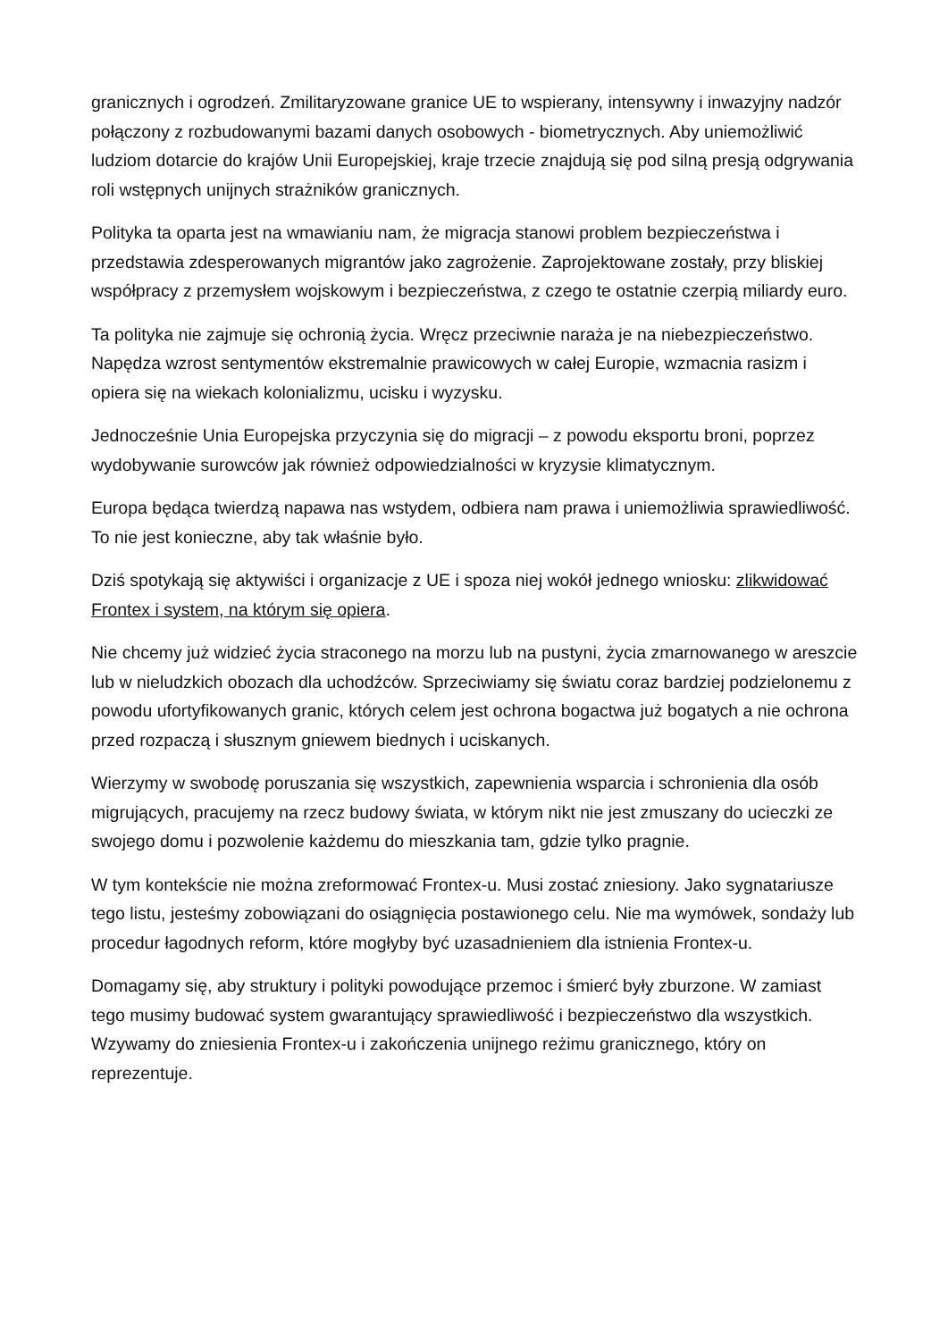granicznych i ogrodzeń. Zmilitaryzowane granice UE to wspierany, intensywny i inwazyjny nadzór połączony z rozbudowanymi bazami danych osobowych - biometrycznych. Aby uniemożliwić ludziom dotarcie do krajów Unii Europejskiej, kraje trzecie znajdują się pod silną presją odgrywania roli wstępnych unijnych strażników granicznych.
Polityka ta oparta jest na wmawianiu nam, że migracja stanowi problem bezpieczeństwa i przedstawia zdesperowanych migrantów jako zagrożenie. Zaprojektowane zostały, przy bliskiej współpracy z przemysłem wojskowym i bezpieczeństwa, z czego te ostatnie czerpią miliardy euro.
Ta polityka nie zajmuje się ochronią życia. Wręcz przeciwnie naraża je na niebezpieczeństwo. Napędza wzrost sentymentów ekstremalnie prawicowych w całej Europie, wzmacnia rasizm i opiera się na wiekach kolonializmu, ucisku i wyzysku.
Jednocześnie Unia Europejska przyczynia się do migracji – z powodu eksportu broni, poprzez wydobywanie surowców jak również odpowiedzialności w kryzysie klimatycznym.
Europa będąca twierdzą napawa nas wstydem, odbiera nam prawa i uniemożliwia sprawiedliwość. To nie jest konieczne, aby tak właśnie było.
Dziś spotykają się aktywiści i organizacje z UE i spoza niej wokół jednego wniosku: zlikwidować Frontex i system, na którym się opiera.
Nie chcemy już widzieć życia straconego na morzu lub na pustyni, życia zmarnowanego w areszcie lub w nieludzkich obozach dla uchodźców. Sprzeciwiamy się światu coraz bardziej podzielonemu z powodu ufortyfikowanych granic, których celem jest ochrona bogactwa już bogatych a nie ochrona przed rozpaczą i słusznym gniewem biednych i uciskanych.
Wierzymy w swobodę poruszania się wszystkich, zapewnienia wsparcia i schronienia dla osób migrujących, pracujemy na rzecz budowy świata, w którym nikt nie jest zmuszany do ucieczki ze swojego domu i pozwolenie każdemu do mieszkania tam, gdzie tylko pragnie.
W tym kontekście nie można zreformować Frontex-u. Musi zostać zniesiony. Jako sygnatariusze tego listu, jesteśmy zobowiązani do osiągnięcia postawionego celu. Nie ma wymówek, sondaży lub procedur łagodnych reform, które mogłyby być uzasadnieniem dla istnienia Frontex-u.
Domagamy się, aby struktury i polityki powodujące przemoc i śmierć były zburzone. W zamiast tego musimy budować system gwarantujący sprawiedliwość i bezpieczeństwo dla wszystkich. Wzywamy do zniesienia Frontex-u i zakończenia unijnego reżimu granicznego, który on reprezentuje.